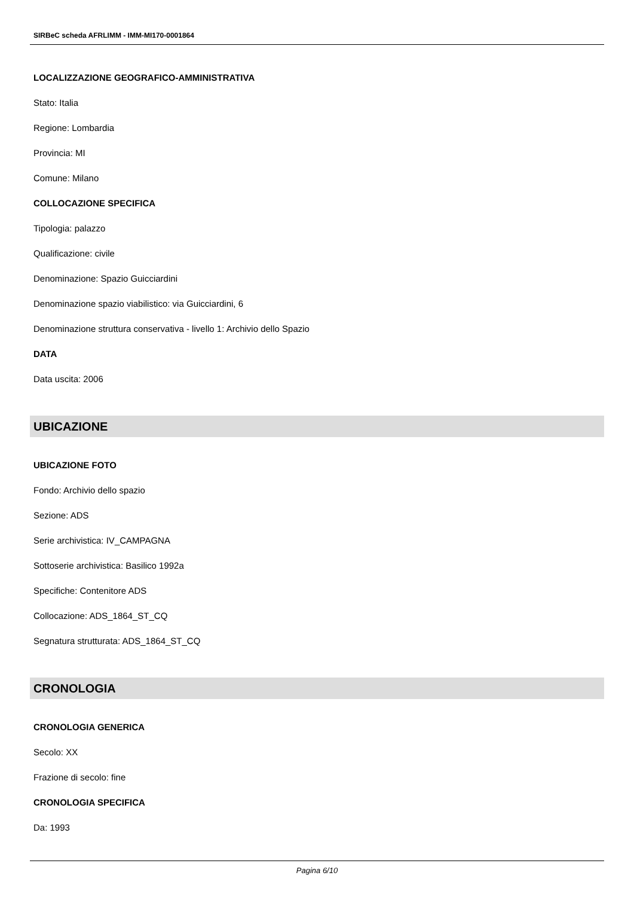SIRBeC scheda AFRLIMM - IMM-MI170-0001864
LOCALIZZAZIONE GEOGRAFICO-AMMINISTRATIVA
Stato: Italia
Regione: Lombardia
Provincia: MI
Comune: Milano
COLLOCAZIONE SPECIFICA
Tipologia: palazzo
Qualificazione: civile
Denominazione: Spazio Guicciardini
Denominazione spazio viabilistico: via Guicciardini, 6
Denominazione struttura conservativa - livello 1: Archivio dello Spazio
DATA
Data uscita: 2006
UBICAZIONE
UBICAZIONE FOTO
Fondo: Archivio dello spazio
Sezione: ADS
Serie archivistica: IV_CAMPAGNA
Sottoserie archivistica: Basilico 1992a
Specifiche: Contenitore ADS
Collocazione: ADS_1864_ST_CQ
Segnatura strutturata: ADS_1864_ST_CQ
CRONOLOGIA
CRONOLOGIA GENERICA
Secolo: XX
Frazione di secolo: fine
CRONOLOGIA SPECIFICA
Da: 1993
Pagina 6/10